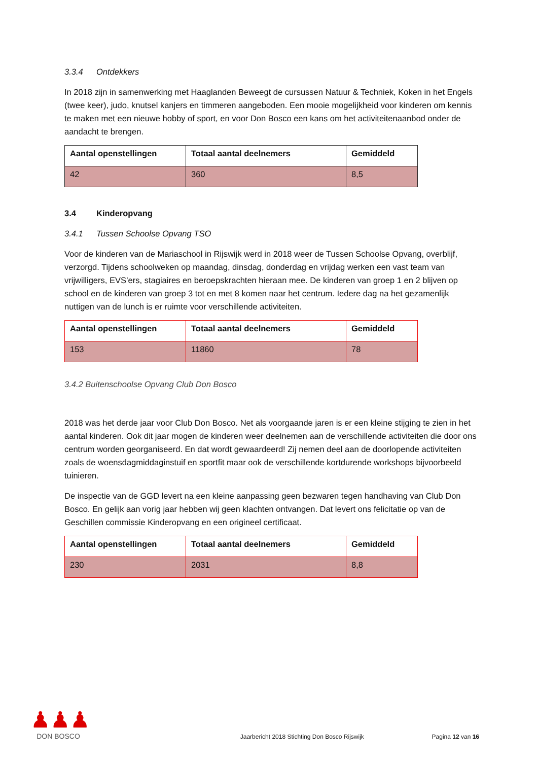3.3.4 Ontdekkers
In 2018 zijn in samenwerking met Haaglanden Beweegt de cursussen Natuur & Techniek, Koken in het Engels (twee keer), judo, knutsel kanjers en timmeren aangeboden. Een mooie mogelijkheid voor kinderen om kennis te maken met een nieuwe hobby of sport, en voor Don Bosco een kans om het activiteitenaanbod onder de aandacht te brengen.
| Aantal openstellingen | Totaal aantal deelnemers | Gemiddeld |
| --- | --- | --- |
| 42 | 360 | 8,5 |
3.4 Kinderopvang
3.4.1 Tussen Schoolse Opvang TSO
Voor de kinderen van de Mariaschool in Rijswijk werd in 2018 weer de Tussen Schoolse Opvang, overblijf, verzorgd. Tijdens schoolweken op maandag, dinsdag, donderdag en vrijdag werken een vast team van vrijwilligers, EVS’ers, stagiaires en beroepskrachten hieraan mee. De kinderen van groep 1 en 2 blijven op school en de kinderen van groep 3 tot en met 8 komen naar het centrum. Iedere dag na het gezamenlijk nuttigen van de lunch is er ruimte voor verschillende activiteiten.
| Aantal openstellingen | Totaal aantal deelnemers | Gemiddeld |
| --- | --- | --- |
| 153 | 11860 | 78 |
3.4.2 Buitenschoolse Opvang Club Don Bosco
2018 was het derde jaar voor Club Don Bosco. Net als voorgaande jaren is er een kleine stijging te zien in het aantal kinderen. Ook dit jaar mogen de kinderen weer deelnemen aan de verschillende activiteiten die door ons centrum worden georganiseerd. En dat wordt gewaardeerd! Zij nemen deel aan de doorlopende activiteiten zoals de woensdagmiddaginstuif en sportfit maar ook de verschillende kortdurende workshops bijvoorbeeld tuinieren.
De inspectie van de GGD levert na een kleine aanpassing geen bezwaren tegen handhaving van Club Don Bosco. En gelijk aan vorig jaar hebben wij geen klachten ontvangen. Dat levert ons felicitatie op van de Geschillen commissie Kinderopvang en een origineel certificaat.
| Aantal openstellingen | Totaal aantal deelnemers | Gemiddeld |
| --- | --- | --- |
| 230 | 2031 | 8,8 |
♟♟♟
DON BOSCO
Jaarbericht 2018 Stichting Don Bosco Rijswijk
Pagina 12 van 16